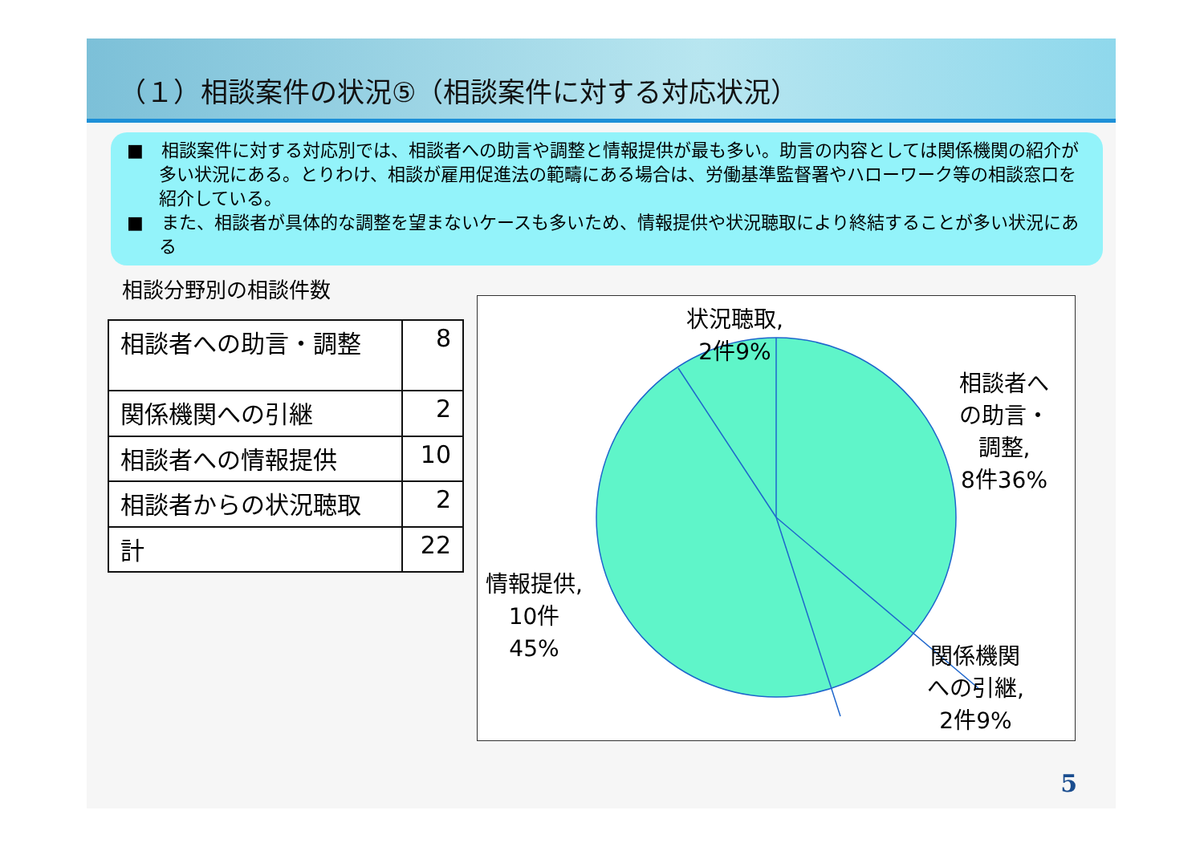（１）相談案件の状況⑤（相談案件に対する対応状況）
■　相談案件に対する対応別では、相談者への助言や調整と情報提供が最も多い。助言の内容としては関係機関の紹介が多い状況にある。とりわけ、相談が雇用促進法の範疇にある場合は、労働基準監督署やハローワーク等の相談窓口を紹介している。
■　また、相談者が具体的な調整を望まないケースも多いため、情報提供や状況聴取により終結することが多い状況にある
相談分野別の相談件数
| 相談者への助言・調整 | 8 |
| 関係機関への引継 | 2 |
| 相談者への情報提供 | 10 |
| 相談者からの状況聴取 | 2 |
| 計 | 22 |
状況聴取,
2件9%
相談者へ
の助言・
調整,
8件36%
情報提供,
10件
45%
関係機関
への引継,
2件9%
5